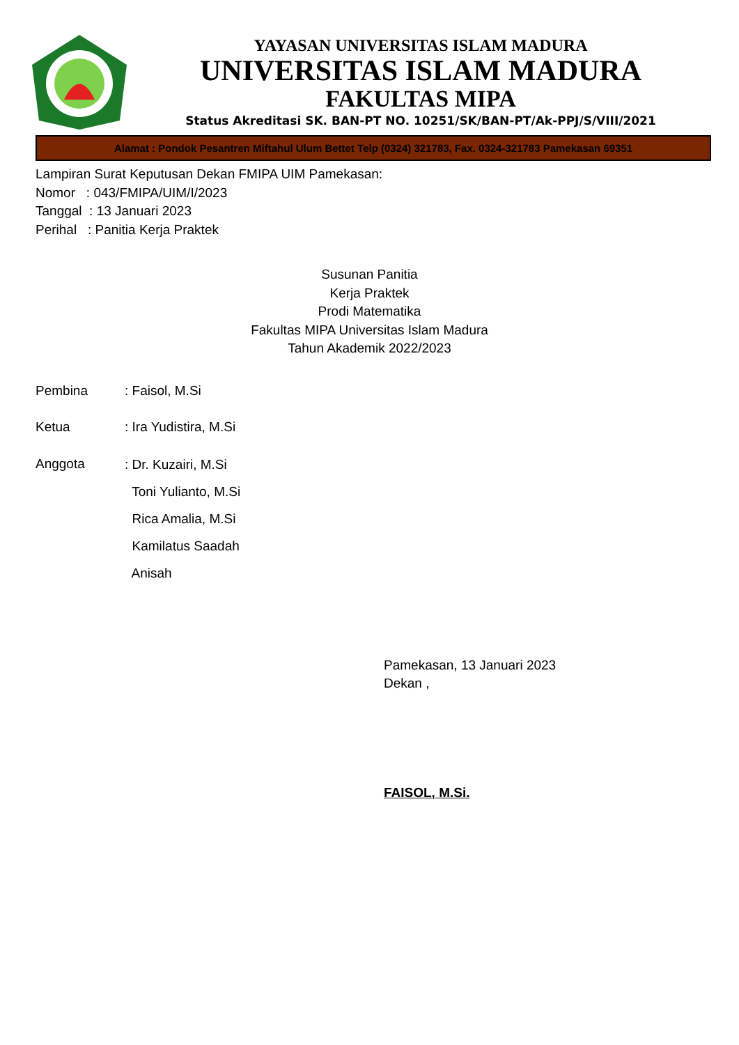YAYASAN UNIVERSITAS ISLAM MADURA
UNIVERSITAS ISLAM MADURA
FAKULTAS MIPA
Status Akreditasi SK. BAN-PT NO. 10251/SK/BAN-PT/Ak-PPJ/S/VIII/2021
Alamat : Pondok Pesantren Miftahul Ulum Bettet Telp (0324) 321783, Fax. 0324-321783 Pamekasan 69351
Lampiran Surat Keputusan Dekan FMIPA UIM Pamekasan:
Nomor : 043/FMIPA/UIM/I/2023
Tanggal : 13 Januari 2023
Perihal : Panitia Kerja Praktek
Susunan Panitia
Kerja Praktek
Prodi Matematika
Fakultas MIPA Universitas Islam Madura
Tahun Akademik 2022/2023
Pembina : Faisol, M.Si
Ketua : Ira Yudistira, M.Si
Anggota
: Dr. Kuzairi, M.Si
Toni Yulianto, M.Si
Rica Amalia, M.Si
Kamilatus Saadah
Anisah
Pamekasan, 13 Januari 2023
Dekan ,
FAISOL, M.Si.